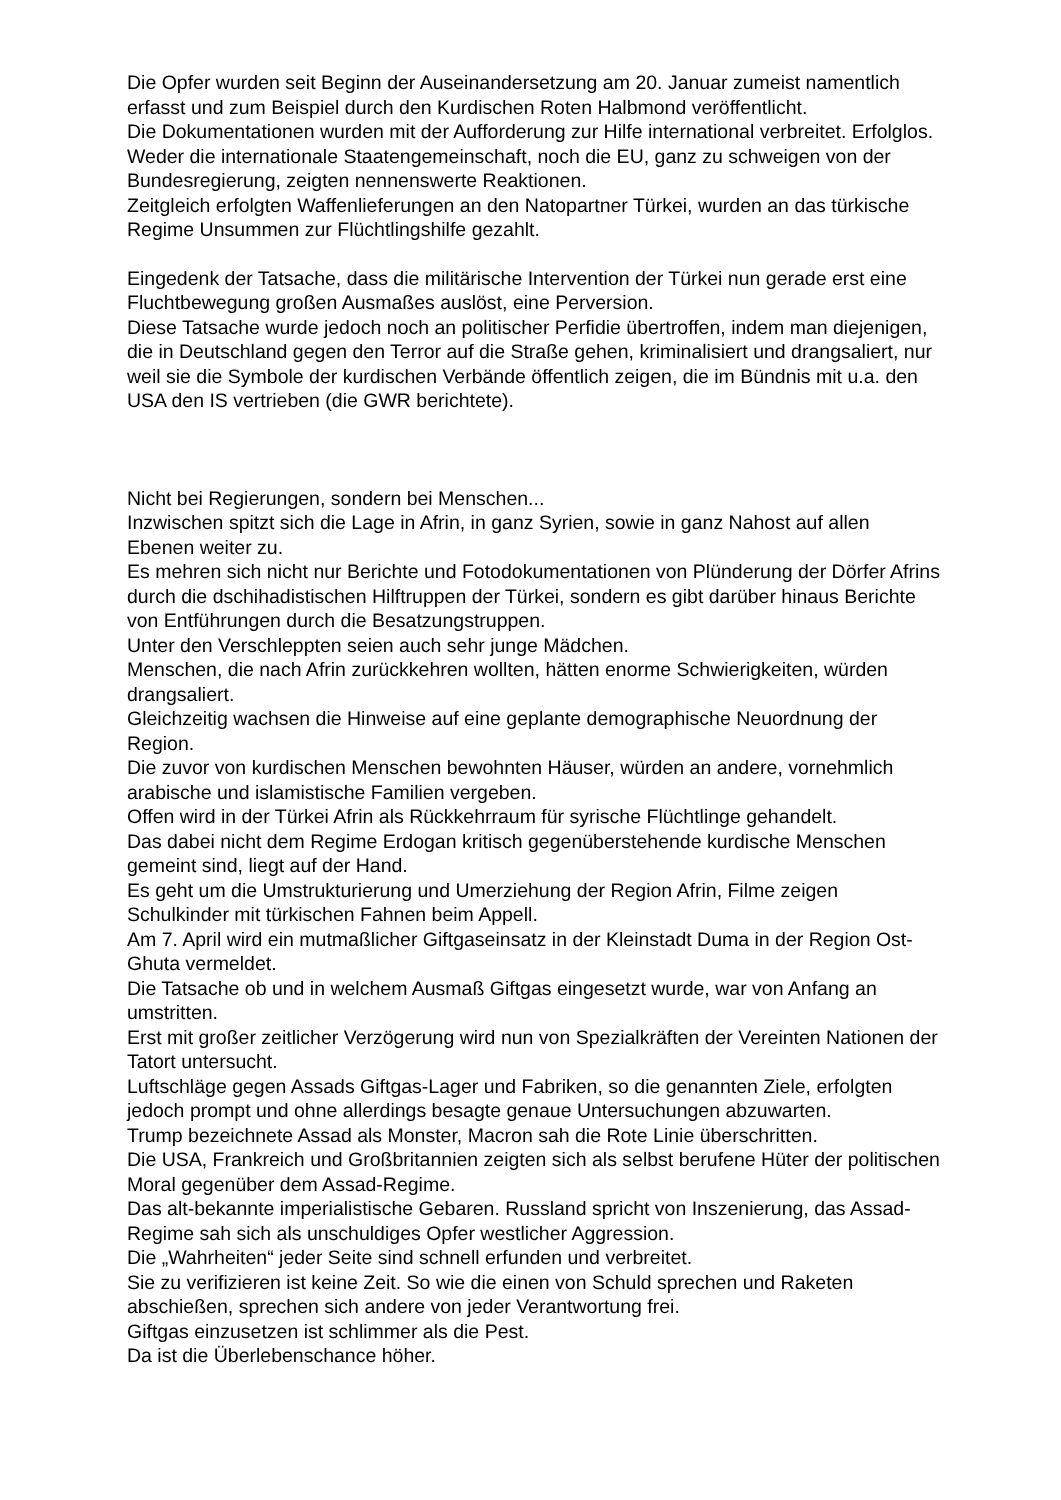Die Opfer wurden seit Beginn der Auseinandersetzung am 20. Januar zumeist namentlich erfasst und zum Beispiel durch den Kurdischen Roten Halbmond veröffentlicht.
Die Dokumentationen wurden mit der Aufforderung zur Hilfe international verbreitet. Erfolglos. Weder die internationale Staatengemeinschaft, noch die EU, ganz zu schweigen von der Bundesregierung, zeigten nennenswerte Reaktionen.
Zeitgleich erfolgten Waffenlieferungen an den Natopartner Türkei, wurden an das türkische Regime Unsummen zur Flüchtlingshilfe gezahlt.
Eingedenk der Tatsache, dass die militärische Intervention der Türkei nun gerade erst eine Fluchtbewegung großen Ausmaßes auslöst, eine Perversion.
Diese Tatsache wurde jedoch noch an politischer Perfidie übertroffen, indem man diejenigen, die in Deutschland gegen den Terror auf die Straße gehen, kriminalisiert und drangsaliert, nur weil sie die Symbole der kurdischen Verbände öffentlich zeigen, die im Bündnis mit u.a. den USA den IS vertrieben (die GWR berichtete).
Nicht bei Regierungen, sondern bei Menschen...
Inzwischen spitzt sich die Lage in Afrin, in ganz Syrien, sowie in ganz Nahost auf allen Ebenen weiter zu.
Es mehren sich nicht nur Berichte und Fotodokumentationen von Plünderung der Dörfer Afrins durch die dschihadistischen Hilftruppen der Türkei, sondern es gibt darüber hinaus Berichte von Entführungen durch die Besatzungstruppen.
Unter den Verschleppten seien auch sehr junge Mädchen.
Menschen, die nach Afrin zurückkehren wollten, hätten enorme Schwierigkeiten, würden drangsaliert.
Gleichzeitig wachsen die Hinweise auf eine geplante demographische Neuordnung der Region.
Die zuvor von kurdischen Menschen bewohnten Häuser, würden an andere, vornehmlich arabische und islamistische Familien vergeben.
Offen wird in der Türkei Afrin als Rückkehrraum für syrische Flüchtlinge gehandelt.
Das dabei nicht dem Regime Erdogan kritisch gegenüberstehende kurdische Menschen gemeint sind, liegt auf der Hand.
Es geht um die Umstrukturierung und Umerziehung der Region Afrin, Filme zeigen Schulkinder mit türkischen Fahnen beim Appell.
Am 7. April wird ein mutmaßlicher Giftgaseinsatz in der Kleinstadt Duma in der Region Ost-Ghuta vermeldet.
Die Tatsache ob und in welchem Ausmaß Giftgas eingesetzt wurde, war von Anfang an umstritten.
Erst mit großer zeitlicher Verzögerung wird nun von Spezialkräften der Vereinten Nationen der Tatort untersucht.
Luftschläge gegen Assads Giftgas-Lager und Fabriken, so die genannten Ziele, erfolgten jedoch prompt und ohne allerdings besagte genaue Untersuchungen abzuwarten.
Trump bezeichnete Assad als Monster, Macron sah die Rote Linie überschritten.
Die USA, Frankreich und Großbritannien zeigten sich als selbst berufene Hüter der politischen Moral gegenüber dem Assad-Regime.
Das alt-bekannte imperialistische Gebaren. Russland spricht von Inszenierung, das Assad-Regime sah sich als unschuldiges Opfer westlicher Aggression.
Die „Wahrheiten“ jeder Seite sind schnell erfunden und verbreitet.
Sie zu verifizieren ist keine Zeit. So wie die einen von Schuld sprechen und Raketen abschießen, sprechen sich andere von jeder Verantwortung frei.
Giftgas einzusetzen ist schlimmer als die Pest.
Da ist die Überlebenschance höher.